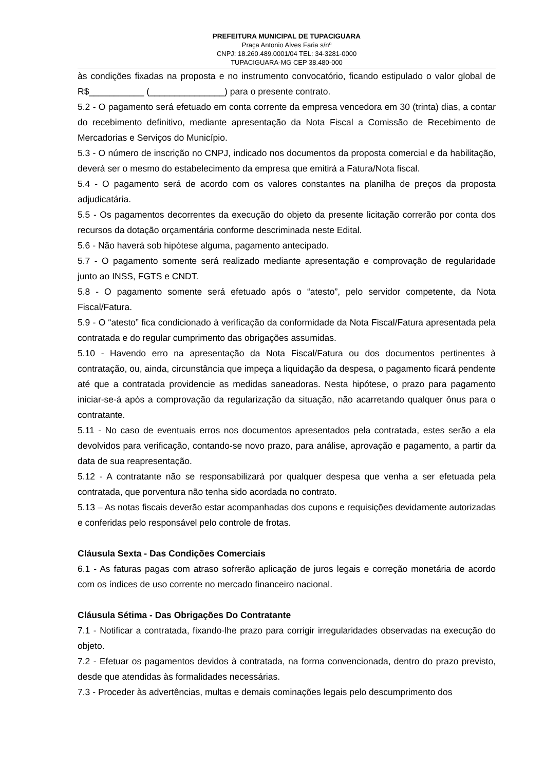PREFEITURA MUNICIPAL DE TUPACIGUARA
Praça Antonio Alves Faria s/nº
CNPJ: 18.260.489.0001/04 TEL: 34-3281-0000
TUPACIGUARA-MG CEP 38.480-000
às condições fixadas na proposta e no instrumento convocatório, ficando estipulado o valor global de R$___________ (_______________) para o presente contrato.
5.2 - O pagamento será efetuado em conta corrente da empresa vencedora em 30 (trinta) dias, a contar do recebimento definitivo, mediante apresentação da Nota Fiscal a Comissão de Recebimento de Mercadorias e Serviços do Município.
5.3 - O número de inscrição no CNPJ, indicado nos documentos da proposta comercial e da habilitação, deverá ser o mesmo do estabelecimento da empresa que emitirá a Fatura/Nota fiscal.
5.4 - O pagamento será de acordo com os valores constantes na planilha de preços da proposta adjudicatária.
5.5 - Os pagamentos decorrentes da execução do objeto da presente licitação correrão por conta dos recursos da dotação orçamentária conforme descriminada neste Edital.
5.6 - Não haverá sob hipótese alguma, pagamento antecipado.
5.7 - O pagamento somente será realizado mediante apresentação e comprovação de regularidade junto ao INSS, FGTS e CNDT.
5.8 - O pagamento somente será efetuado após o “atesto”, pelo servidor competente, da Nota Fiscal/Fatura.
5.9 - O “atesto” fica condicionado à verificação da conformidade da Nota Fiscal/Fatura apresentada pela contratada e do regular cumprimento das obrigações assumidas.
5.10 - Havendo erro na apresentação da Nota Fiscal/Fatura ou dos documentos pertinentes à contratação, ou, ainda, circunstância que impeça a liquidação da despesa, o pagamento ficará pendente até que a contratada providencie as medidas saneadoras. Nesta hipótese, o prazo para pagamento iniciar-se-á após a comprovação da regularização da situação, não acarretando qualquer ônus para o contratante.
5.11 - No caso de eventuais erros nos documentos apresentados pela contratada, estes serão a ela devolvidos para verificação, contando-se novo prazo, para análise, aprovação e pagamento, a partir da data de sua reapresentação.
5.12 - A contratante não se responsabilizará por qualquer despesa que venha a ser efetuada pela contratada, que porventura não tenha sido acordada no contrato.
5.13 – As notas fiscais deverão estar acompanhadas dos cupons e requisições devidamente autorizadas e conferidas pelo responsável pelo controle de frotas.
Cláusula Sexta - Das Condições Comerciais
6.1 - As faturas pagas com atraso sofrerão aplicação de juros legais e correção monetária de acordo com os índices de uso corrente no mercado financeiro nacional.
Cláusula Sétima - Das Obrigações Do Contratante
7.1 - Notificar a contratada, fixando-lhe prazo para corrigir irregularidades observadas na execução do objeto.
7.2 - Efetuar os pagamentos devidos à contratada, na forma convencionada, dentro do prazo previsto, desde que atendidas às formalidades necessárias.
7.3 - Proceder às advertências, multas e demais cominações legais pelo descumprimento dos